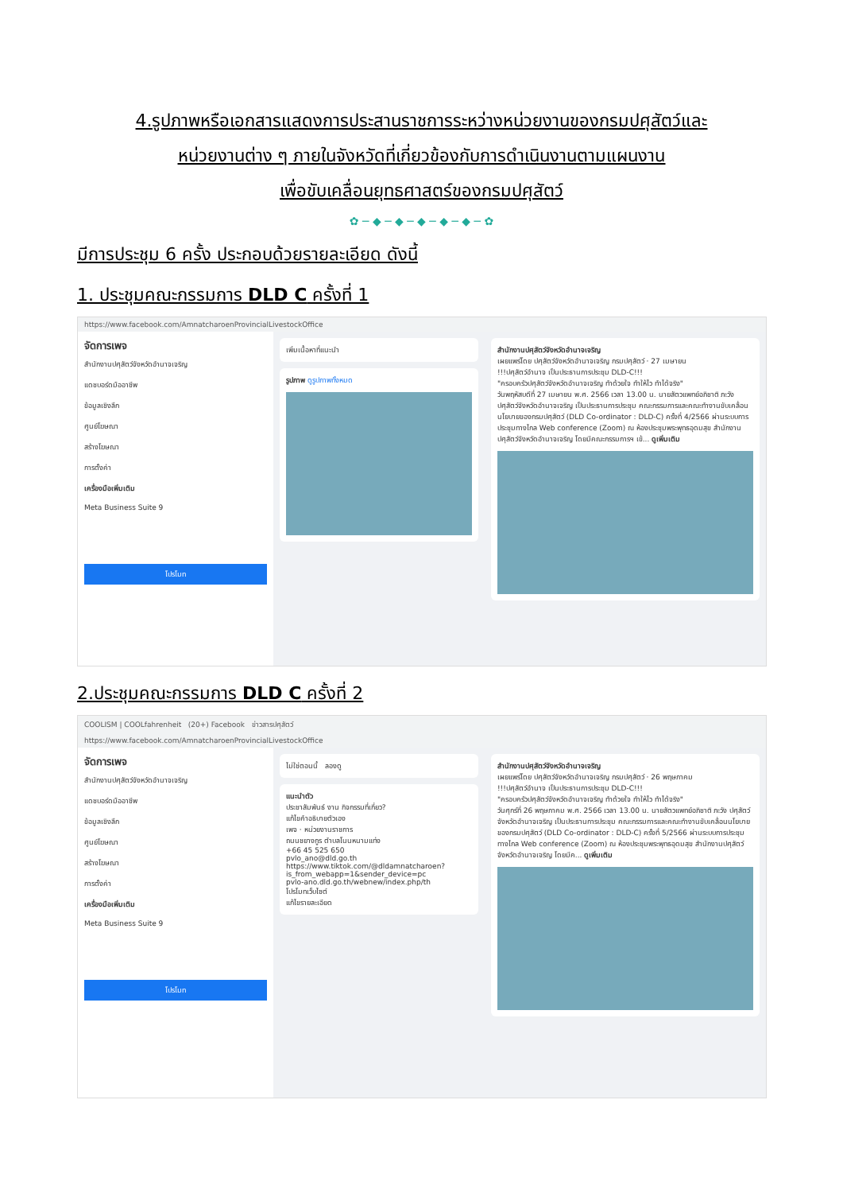4.รูปภาพหรือเอกสารแสดงการประสานราชการระหว่างหน่วยงานของกรมปศุสัตว์และ
หน่วยงานต่าง ๆ ภายในจังหวัดที่เกี่ยวข้องกับการดำเนินงานตามแผนงาน
เพื่อขับเคลื่อนยุทธศาสตร์ของกรมปศุสัตว์
✿ ─ ◆ ─ ◆ ─ ◆ ─ ◆ ─ ◆ ─ ✿
มีการประชุม 6 ครั้ง ประกอบด้วยรายละเอียด ดังนี้
1. ประชุมคณะกรรมการ DLD C ครั้งที่ 1
https://www.facebook.com/AmnatcharoenProvincialLivestockOffice
จัดการเพจ
สำนักงานปศุสัตว์จังหวัดอำนาจเจริญ
แดชบอร์ดมืออาชีพ
ข้อมูลเชิงลึก
ศูนย์โฆษณา
สร้างโฆษณา
การตั้งค่า
เครื่องมือเพิ่มเติม
Meta Business Suite 9
โปรโมท
เพิ่มเนื้อหาที่แนะนำ
รูปภาพ ดูรูปภาพทั้งหมด
สำนักงานปศุสัตว์จังหวัดอำนาจเจริญ
เผยแพร่โดย ปศุสัตว์จังหวัดอำนาจเจริญ กรมปศุสัตว์ · 27 เมษายน
!!!ปศุสัตว์อำนาจ เป็นประธานการประชุม DLD-C!!!
"ครอบครัวปศุสัตว์จังหวัดอำนาจเจริญ ทำด้วยใจ ทำให้ไว ทำได้จริง"
วันพฤหัสบดีที่ 27 เมษายน พ.ศ. 2566 เวลา 13.00 น. นายสัตวแพทย์อภิชาติ ภะวัง ปศุสัตว์จังหวัดอำนาจเจริญ เป็นประธานการประชุม คณะกรรมการและคณะทำงานขับเคลื่อนนโยบายของกรมปศุสัตว์ (DLD Co-ordinator : DLD-C) ครั้งที่ 4/2566 ผ่านระบบการประชุมทางไกล Web conference (Zoom) ณ ห้องประชุมพระพุทธอุดมสุข สำนักงานปศุสัตว์จังหวัดอำนาจเจริญ โดยมีคณะกรรมการฯ เข้... ดูเพิ่มเติม
2.ประชุมคณะกรรมการ DLD C ครั้งที่ 2
COOLISM | COOLfahrenheit (20+) Facebook ข่าวสารปศุสัตว์
https://www.facebook.com/AmnatcharoenProvincialLivestockOffice
จัดการเพจ
สำนักงานปศุสัตว์จังหวัดอำนาจเจริญ
แดชบอร์ดมืออาชีพ
ข้อมูลเชิงลึก
ศูนย์โฆษณา
สร้างโฆษณา
การตั้งค่า
เครื่องมือเพิ่มเติม
Meta Business Suite 9
โปรโมท
ไม่ใช่ตอนนี้ ลองดู
แนะนำตัว
ประชาสัมพันธ์ งาน กิจกรรมที่เกี่ยว?
แก้ไขคำอธิบายตัวเอง
เพจ · หน่วยงานราชการ
ถนนชยางกูร ตำบลโนนหนามแท่ง
+66 45 525 650
pvlo_ano@dld.go.th
https://www.tiktok.com/@dldamnatcharoen?is_from_webapp=1&sender_device=pc
pvlo-ano.dld.go.th/webnew/index.php/th
โปรโมทเว็บไซต์
แก้ไขรายละเอียด
สำนักงานปศุสัตว์จังหวัดอำนาจเจริญ
เผยแพร่โดย ปศุสัตว์จังหวัดอำนาจเจริญ กรมปศุสัตว์ · 26 พฤษภาคม
!!!ปศุสัตว์อำนาจ เป็นประธานการประชุม DLD-C!!!
"ครอบครัวปศุสัตว์จังหวัดอำนาจเจริญ ทำด้วยใจ ทำให้ไว ทำได้จริง"
วันศุกร์ที่ 26 พฤษภาคม พ.ศ. 2566 เวลา 13.00 น. นายสัตวแพทย์อภิชาติ ภะวัง ปศุสัตว์จังหวัดอำนาจเจริญ เป็นประธานการประชุม คณะกรรมการและคณะทำงานขับเคลื่อนนโยบายของกรมปศุสัตว์ (DLD Co-ordinator : DLD-C) ครั้งที่ 5/2566 ผ่านระบบการประชุมทางไกล Web conference (Zoom) ณ ห้องประชุมพระพุทธอุดมสุข สำนักงานปศุสัตว์จังหวัดอำนาจเจริญ โดยมีค... ดูเพิ่มเติม